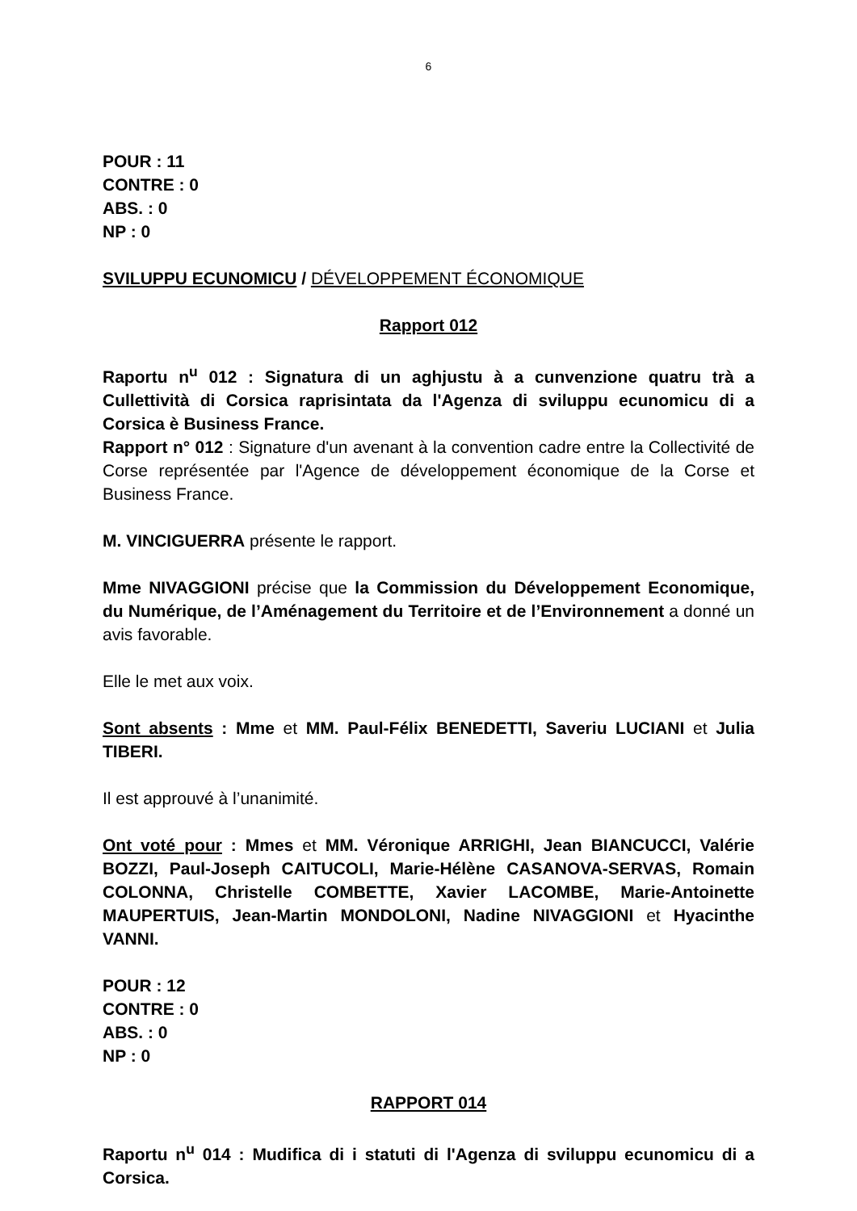6
POUR : 11
CONTRE : 0
ABS. : 0
NP : 0
SVILUPPU ECUNOMICU / DÉVELOPPEMENT ÉCONOMIQUE
Rapport 012
Raportu n<sup>u</sup> 012 : Signatura di un aghjustu à a cunvenzione quatru trà a Cullettività di Corsica raprisintata da l'Agenza di sviluppu ecunomicu di a Corsica è Business France.
Rapport n° 012 : Signature d'un avenant à la convention cadre entre la Collectivité de Corse représentée par l'Agence de développement économique de la Corse et Business France.
M. VINCIGUERRA présente le rapport.
Mme NIVAGGIONI précise que la Commission du Développement Economique, du Numérique, de l’Aménagement du Territoire et de l’Environnement a donné un avis favorable.
Elle le met aux voix.
Sont absents : Mme et MM. Paul-Félix BENEDETTI, Saveriu LUCIANI et Julia TIBERI.
Il est approuvé à l’unanimité.
Ont voté pour : Mmes et MM. Véronique ARRIGHI, Jean BIANCUCCI, Valérie BOZZI, Paul-Joseph CAITUCOLI, Marie-Hélène CASANOVA-SERVAS, Romain COLONNA, Christelle COMBETTE, Xavier LACOMBE, Marie-Antoinette MAUPERTUIS, Jean-Martin MONDOLONI, Nadine NIVAGGIONI et Hyacinthe VANNI.
POUR : 12
CONTRE : 0
ABS. : 0
NP : 0
RAPPORT 014
Raportu n<sup>u</sup> 014 : Mudifica di i statuti di l'Agenza di sviluppu ecunomicu di a Corsica.